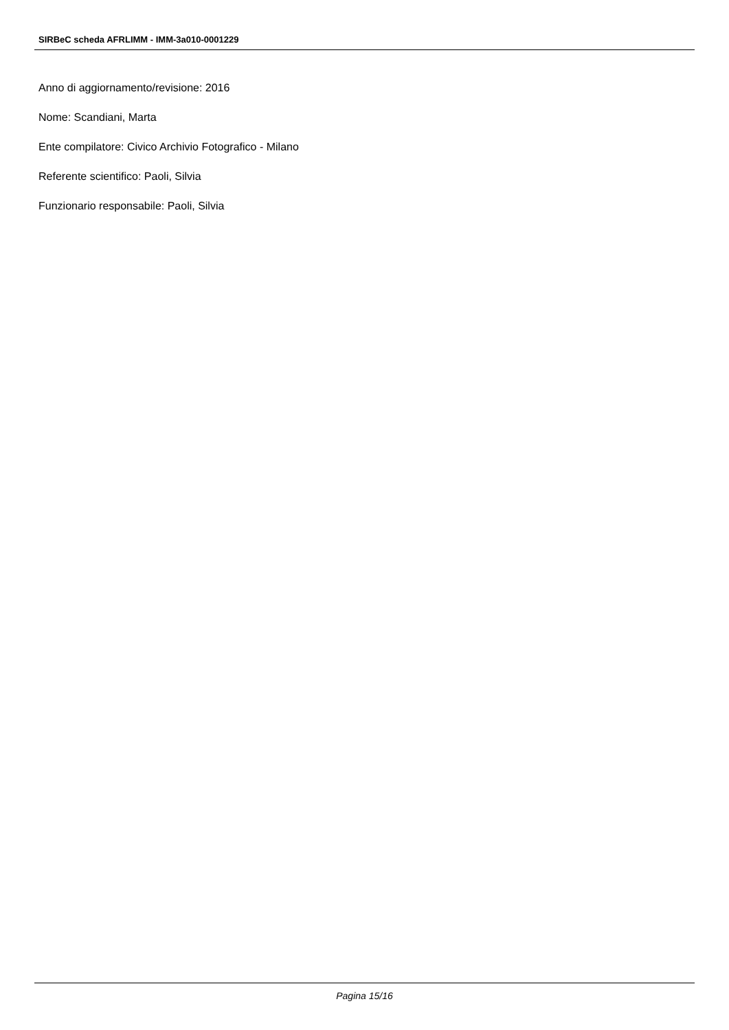SIRBeC scheda AFRLIMM - IMM-3a010-0001229
Anno di aggiornamento/revisione: 2016
Nome: Scandiani, Marta
Ente compilatore: Civico Archivio Fotografico - Milano
Referente scientifico: Paoli, Silvia
Funzionario responsabile: Paoli, Silvia
Pagina 15/16